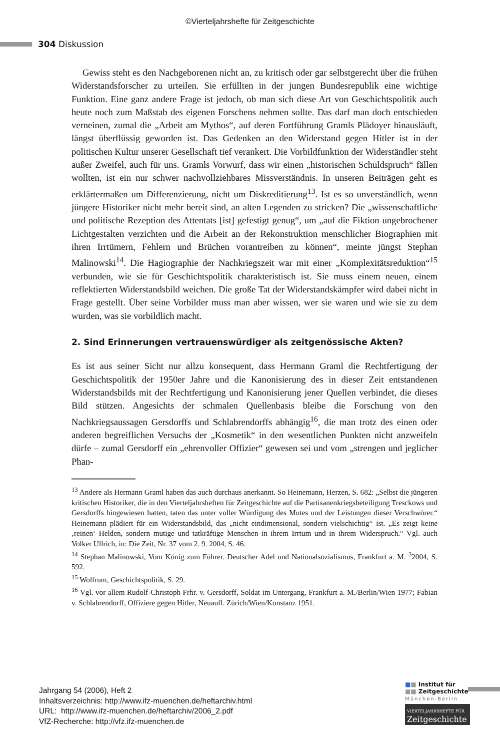©Vierteljahrshefte für Zeitgeschichte
304 Diskussion
Gewiss steht es den Nachgeborenen nicht an, zu kritisch oder gar selbstgerecht über die frühen Widerstandsforscher zu urteilen. Sie erfüllten in der jungen Bundesrepublik eine wichtige Funktion. Eine ganz andere Frage ist jedoch, ob man sich diese Art von Geschichtspolitik auch heute noch zum Maßstab des eigenen Forschens nehmen sollte. Das darf man doch entschieden verneinen, zumal die „Arbeit am Mythos“, auf deren Fortführung Gramls Plädoyer hinausläuft, längst überflüssig geworden ist. Das Gedenken an den Widerstand gegen Hitler ist in der politischen Kultur unserer Gesellschaft tief verankert. Die Vorbildfunktion der Widerständler steht außer Zweifel, auch für uns. Gramls Vorwurf, dass wir einen „historischen Schuldspruch“ fällen wollten, ist ein nur schwer nachvollziehbares Missverständnis. In unseren Beiträgen geht es erklärtermaßen um Differenzierung, nicht um Diskreditierung<sup>13</sup>. Ist es so unverständlich, wenn jüngere Historiker nicht mehr bereit sind, an alten Legenden zu stricken? Die „wissenschaftliche und politische Rezeption des Attentats [ist] gefestigt genug“, um „auf die Fiktion ungebrochener Lichtgestalten verzichten und die Arbeit an der Rekonstruktion menschlicher Biographien mit ihren Irrtümern, Fehlern und Brüchen vorantreiben zu können“, meinte jüngst Stephan Malinowski<sup>14</sup>. Die Hagiographie der Nachkriegszeit war mit einer „Komplexitätsreduktion“<sup>15</sup> verbunden, wie sie für Geschichtspolitik charakteristisch ist. Sie muss einem neuen, einem reflektierten Widerstandsbild weichen. Die große Tat der Widerstandskämpfer wird dabei nicht in Frage gestellt. Über seine Vorbilder muss man aber wissen, wer sie waren und wie sie zu dem wurden, was sie vorbildlich macht.
2. Sind Erinnerungen vertrauenswürdiger als zeitgenössische Akten?
Es ist aus seiner Sicht nur allzu konsequent, dass Hermann Graml die Rechtfertigung der Geschichtspolitik der 1950er Jahre und die Kanonisierung des in dieser Zeit entstandenen Widerstandsbilds mit der Rechtfertigung und Kanonisierung jener Quellen verbindet, die dieses Bild stützen. Angesichts der schmalen Quellenbasis bleibe die Forschung von den Nachkriegsaussagen Gersdorffs und Schlabrendorffs abhängig<sup>16</sup>, die man trotz des einen oder anderen begreiflichen Versuchs der „Kosmetik“ in den wesentlichen Punkten nicht anzweifeln dürfe – zumal Gersdorff ein „ehrenvoller Offizier“ gewesen sei und vom „strengen und jeglicher Phan-
<sup>13</sup> Andere als Hermann Graml haben das auch durchaus anerkannt. So Heinemann, Herzen, S. 682: „Selbst die jüngeren kritischen Historiker, die in den Vierteljahrsheften für Zeitgeschichte auf die Partisanenkriegsbeteiligung Tresckows und Gersdorffs hingewiesen hatten, taten das unter voller Würdigung des Mutes und der Leistungen dieser Verschwörer.“ Heinemann plädiert für ein Widerstandsbild, das „nicht eindimensional, sondern vielschichtig“ ist. „Es zeigt keine ‚reinen‘ Helden, sondern mutige und tatkräftige Menschen in ihrem Irrtum und in ihrem Widerspruch.“ Vgl. auch Volker Ullrich, in: Die Zeit, Nr. 37 vom 2. 9. 2004, S. 46.
<sup>14</sup> Stephan Malinowski, Vom König zum Führer. Deutscher Adel und Nationalsozialismus, Frankfurt a. M. <sup>3</sup>2004, S. 592.
<sup>15</sup> Wolfrum, Geschichtspolitik, S. 29.
<sup>16</sup> Vgl. vor allem Rudolf-Christoph Frhr. v. Gersdorff, Soldat im Untergang, Frankfurt a. M./Berlin/Wien 1977; Fabian v. Schlabrendorff, Offiziere gegen Hitler, Neuaufl. Zürich/Wien/Konstanz 1951.
Jahrgang 54 (2006), Heft 2
Inhaltsverzeichnis: http://www.ifz-muenchen.de/heftarchiv.html
URL: http://www.ifz-muenchen.de/heftarchiv/2006_2.pdf
VfZ-Recherche: http://vfz.ifz-muenchen.de
■■ Institut für
■■ Zeitgeschichte
München-Berlin
VIERTELJAHRSHEFTE FÜR
Zeitgeschichte